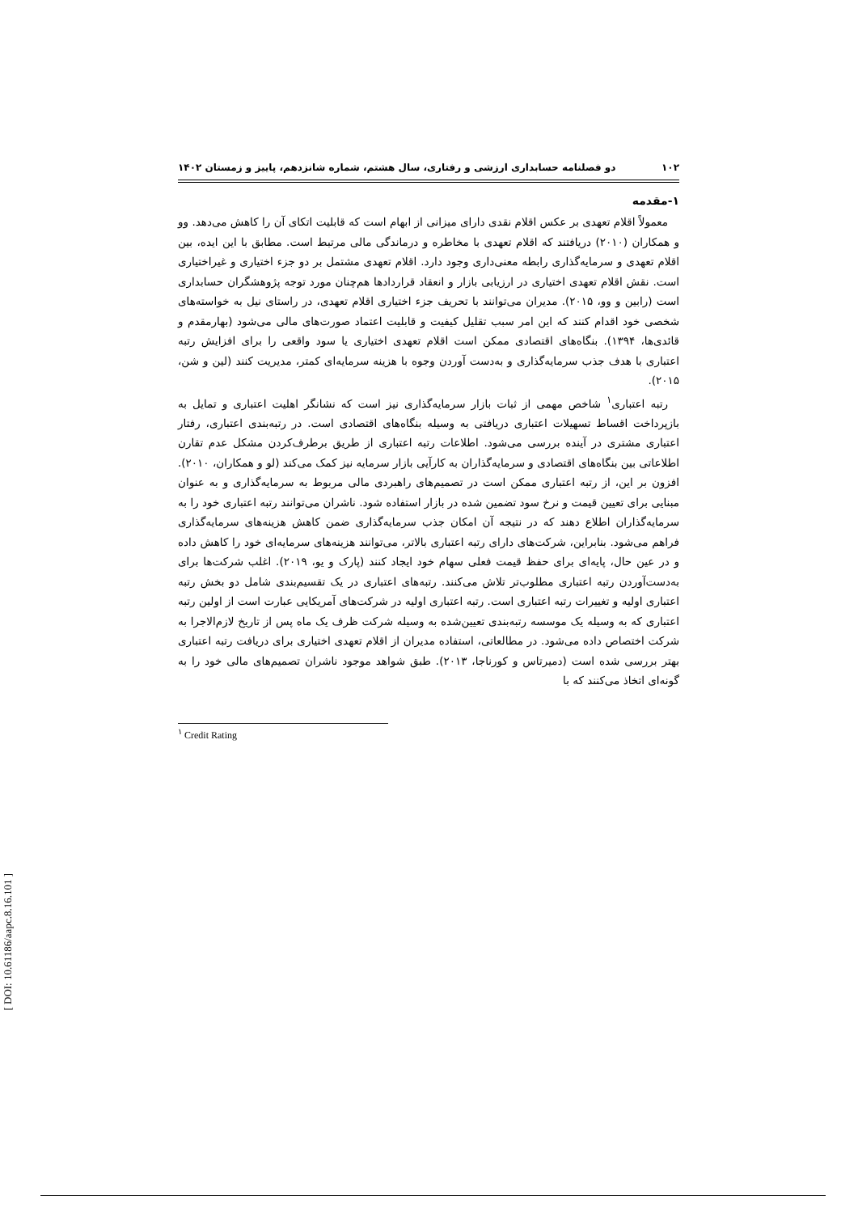۱۰۲ دو فصلنامه حسابداری ارزشی و رفتاری، سال هشتم، شماره شانزدهم، پاییز و زمستان ۱۴۰۲
۱-مقدمه
معمولاً اقلام تعهدی بر عکس اقلام نقدی دارای میزانی از ابهام است که قابلیت اتکای آن را کاهش می‌دهد. وو و همکاران (۲۰۱۰) دریافتند که اقلام تعهدی با مخاطره و درماندگی مالی مرتبط است. مطابق با این ایده، بین اقلام تعهدی و سرمایه‌گذاری رابطه معنی‌داری وجود دارد. اقلام تعهدی مشتمل بر دو جزء اختیاری و غیراختیاری است. نقش اقلام تعهدی اختیاری در ارزیابی بازار و انعقاد قراردادها هم‌چنان مورد توجه پژوهشگران حسابداری است (رابین و وو، ۲۰۱۵). مدیران می‌توانند با تحریف جزء اختیاری اقلام تعهدی، در راستای نیل به خواسته‌های شخصی خود اقدام کنند که این امر سبب تقلیل کیفیت و قابلیت اعتماد صورت‌های مالی می‌شود (بهارمقدم و قائدی‌ها، ۱۳۹۴). بنگاه‌های اقتصادی ممکن است اقلام تعهدی اختیاری یا سود واقعی را برای افزایش رتبه اعتباری با هدف جذب سرمایه‌گذاری و به‌دست آوردن وجوه با هزینه سرمایه‌ای کمتر، مدیریت کنند (لین و شن، ۲۰۱۵).
رتبه اعتباری<sup>۱</sup> شاخص مهمی از ثبات بازار سرمایه‌گذاری نیز است که نشانگر اهلیت اعتباری و تمایل به بازپرداخت اقساط تسهیلات اعتباری دریافتی به وسیله بنگاه‌های اقتصادی است. در رتبه‌بندی اعتباری، رفتار اعتباری مشتری در آینده بررسی می‌شود. اطلاعات رتبه اعتباری از طریق برطرف‌کردن مشکل عدم تقارن اطلاعاتی بین بنگاه‌های اقتصادی و سرمایه‌گذاران به کارآیی بازار سرمایه نیز کمک می‌کند (لو و همکاران، ۲۰۱۰). افزون بر این، از رتبه اعتباری ممکن است در تصمیم‌های راهبردی مالی مربوط به سرمایه‌گذاری و به عنوان مبنایی برای تعیین قیمت و نرخ سود تضمین شده در بازار استفاده شود. ناشران می‌توانند رتبه اعتباری خود را به سرمایه‌گذاران اطلاع دهند که در نتیجه آن امکان جذب سرمایه‌گذاری ضمن کاهش هزینه‌های سرمایه‌گذاری فراهم می‌شود. بنابراین، شرکت‌های دارای رتبه اعتباری بالاتر، می‌توانند هزینه‌های سرمایه‌ای خود را کاهش داده و در عین حال، پایه‌ای برای حفظ قیمت فعلی سهام خود ایجاد کنند (پارک و یو، ۲۰۱۹). اغلب شرکت‌ها برای به‌دست‌آوردن رتبه اعتباری مطلوب‌تر تلاش می‌کنند. رتبه‌های اعتباری در یک تقسیم‌بندی شامل دو بخش رتبه اعتباری اولیه و تغییرات رتبه اعتباری است. رتبه اعتباری اولیه در شرکت‌های آمریکایی عبارت است از اولین رتبه اعتباری که به وسیله یک موسسه رتبه‌بندی تعیین‌شده به وسیله شرکت ظرف یک ماه پس از تاریخ لازم‌الاجرا به شرکت اختصاص داده می‌شود. در مطالعاتی، استفاده مدیران از اقلام تعهدی اختیاری برای دریافت رتبه اعتباری بهتر بررسی شده است (دمیرتاس و کورناجا، ۲۰۱۳). طبق شواهد موجود ناشران تصمیم‌های مالی خود را به گونه‌ای اتخاذ می‌کنند که با
<sup>۱</sup> Credit Rating
[ DOI: 10.61186/aapc.8.16.101 ]